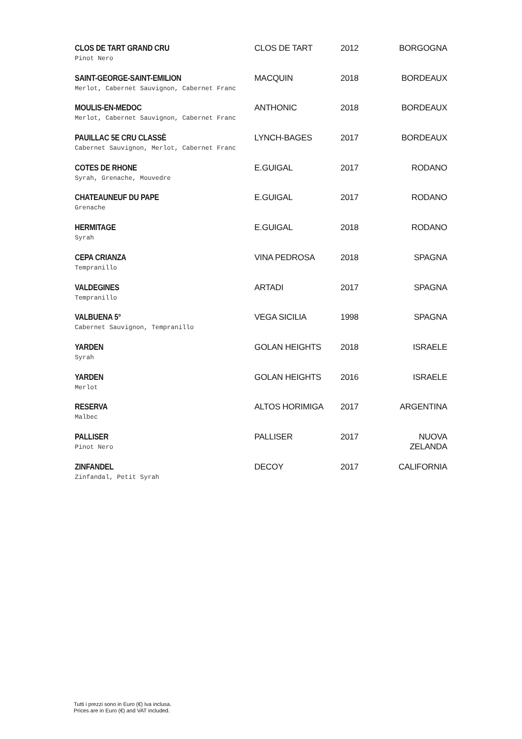| CLOS DE TART GRAND CRU Pinot Nero | CLOS DE TART | 2012 | BORGOGNA |
| SAINT-GEORGE-SAINT-EMILION Merlot, Cabernet Sauvignon, Cabernet Franc | MACQUIN | 2018 | BORDEAUX |
| MOULIS-EN-MEDOC Merlot, Cabernet Sauvignon, Cabernet Franc | ANTHONIC | 2018 | BORDEAUX |
| PAUILLAC 5E CRU CLASSÈ Cabernet Sauvignon, Merlot, Cabernet Franc | LYNCH-BAGES | 2017 | BORDEAUX |
| COTES DE RHONE Syrah, Grenache, Mouvedre | E.GUIGAL | 2017 | RODANO |
| CHATEAUNEUF DU PAPE Grenache | E.GUIGAL | 2017 | RODANO |
| HERMITAGE Syrah | E.GUIGAL | 2018 | RODANO |
| CEPA CRIANZA Tempranillo | VINA PEDROSA | 2018 | SPAGNA |
| VALDEGINES Tempranillo | ARTADI | 2017 | SPAGNA |
| VALBUENA 5° Cabernet Sauvignon, Tempranillo | VEGA SICILIA | 1998 | SPAGNA |
| YARDEN Syrah | GOLAN HEIGHTS | 2018 | ISRAELE |
| YARDEN Merlot | GOLAN HEIGHTS | 2016 | ISRAELE |
| RESERVA Malbec | ALTOS HORIMIGA | 2017 | ARGENTINA |
| PALLISER Pinot Nero | PALLISER | 2017 | NUOVA ZELANDA |
| ZINFANDEL Zinfandal, Petit Syrah | DECOY | 2017 | CALIFORNIA |
Tutti i prezzi sono in Euro (€) Iva inclusa.
Prices are in Euro (€) and VAT included.